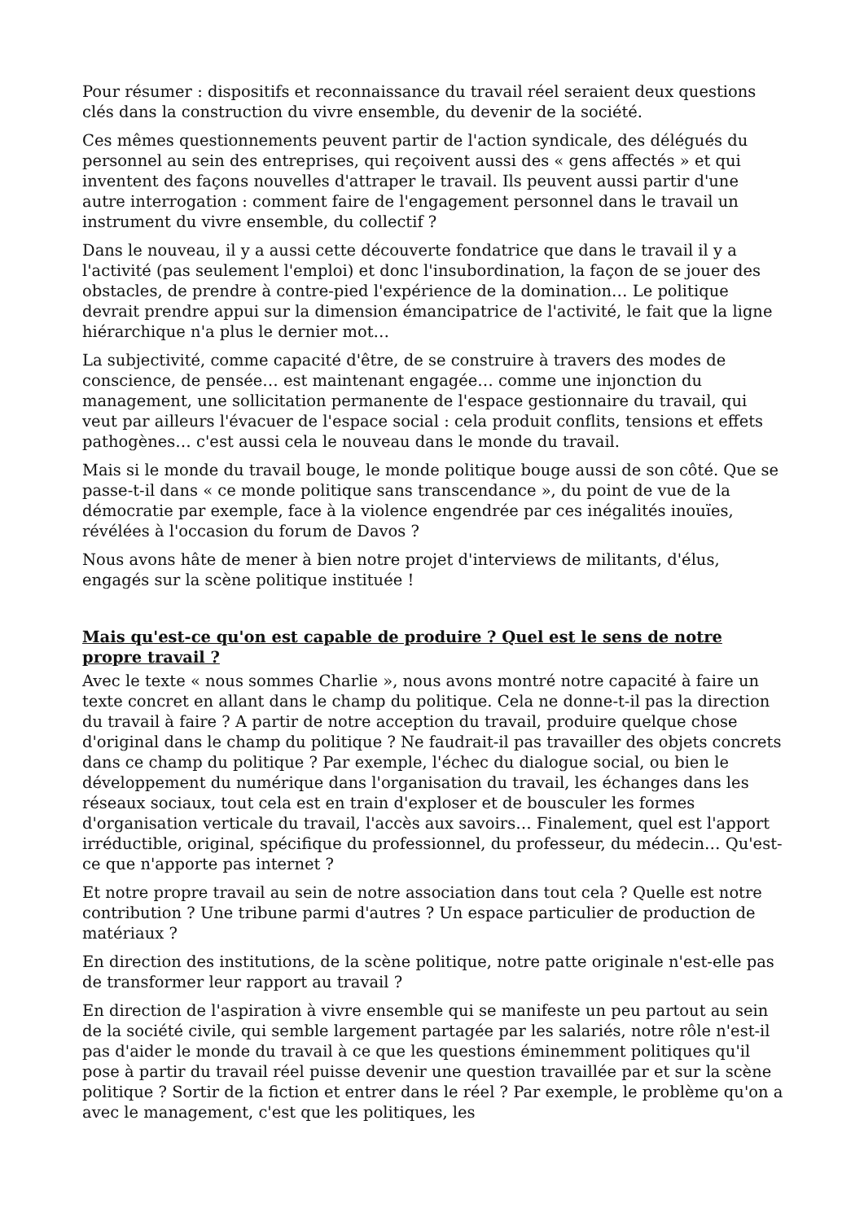Pour résumer : dispositifs et reconnaissance du travail réel seraient deux questions clés dans la construction du vivre ensemble, du devenir de la société.
Ces mêmes questionnements peuvent partir de l'action syndicale, des délégués du personnel au sein des entreprises, qui reçoivent aussi des « gens affectés » et qui inventent des façons nouvelles d'attraper le travail. Ils peuvent aussi partir d'une autre interrogation : comment faire de l'engagement personnel dans le travail un instrument du vivre ensemble, du collectif ?
Dans le nouveau, il y a aussi cette découverte fondatrice que dans le travail il y a l'activité (pas seulement l'emploi) et donc l'insubordination, la façon de se jouer des obstacles, de prendre à contre-pied l'expérience de la domination… Le politique devrait prendre appui sur la dimension émancipatrice de l'activité, le fait que la ligne hiérarchique n'a plus le dernier mot…
La subjectivité, comme capacité d'être, de se construire à travers des modes de conscience, de pensée… est maintenant engagée… comme une injonction du management, une sollicitation permanente de l'espace gestionnaire du travail, qui veut par ailleurs l'évacuer de l'espace social : cela produit conflits, tensions et effets pathogènes… c'est aussi cela le nouveau dans le monde du travail.
Mais si le monde du travail bouge, le monde politique bouge aussi de son côté. Que se passe-t-il dans « ce monde politique sans transcendance », du point de vue de la démocratie par exemple, face à la violence engendrée par ces inégalités inouïes, révélées à l'occasion du forum de Davos ?
Nous avons hâte de mener à bien notre projet d'interviews de militants, d'élus, engagés sur la scène politique instituée !
Mais qu'est-ce qu'on est capable de produire ? Quel est le sens de notre propre travail ?
Avec le texte « nous sommes Charlie », nous avons montré notre capacité à faire un texte concret en allant dans le champ du politique. Cela ne donne-t-il pas la direction du travail à faire ? A partir de notre acception du travail, produire quelque chose d'original dans le champ du politique ? Ne faudrait-il pas travailler des objets concrets dans ce champ du politique ? Par exemple, l'échec du dialogue social, ou bien le développement du numérique dans l'organisation du travail, les échanges dans les réseaux sociaux, tout cela est en train d'exploser et de bousculer les formes d'organisation verticale du travail, l'accès aux savoirs… Finalement, quel est l'apport irréductible, original, spécifique du professionnel, du professeur, du médecin… Qu'est-ce que n'apporte pas internet ?
Et notre propre travail au sein de notre association dans tout cela ? Quelle est notre contribution ? Une tribune parmi d'autres ? Un espace particulier de production de matériaux ?
En direction des institutions, de la scène politique, notre patte originale n'est-elle pas de transformer leur rapport au travail ?
En direction de l'aspiration à vivre ensemble qui se manifeste un peu partout au sein de la société civile, qui semble largement partagée par les salariés, notre rôle n'est-il pas d'aider le monde du travail à ce que les questions éminemment politiques qu'il pose à partir du travail réel puisse devenir une question travaillée par et sur la scène politique ? Sortir de la fiction et entrer dans le réel ? Par exemple, le problème qu'on a avec le management, c'est que les politiques, les